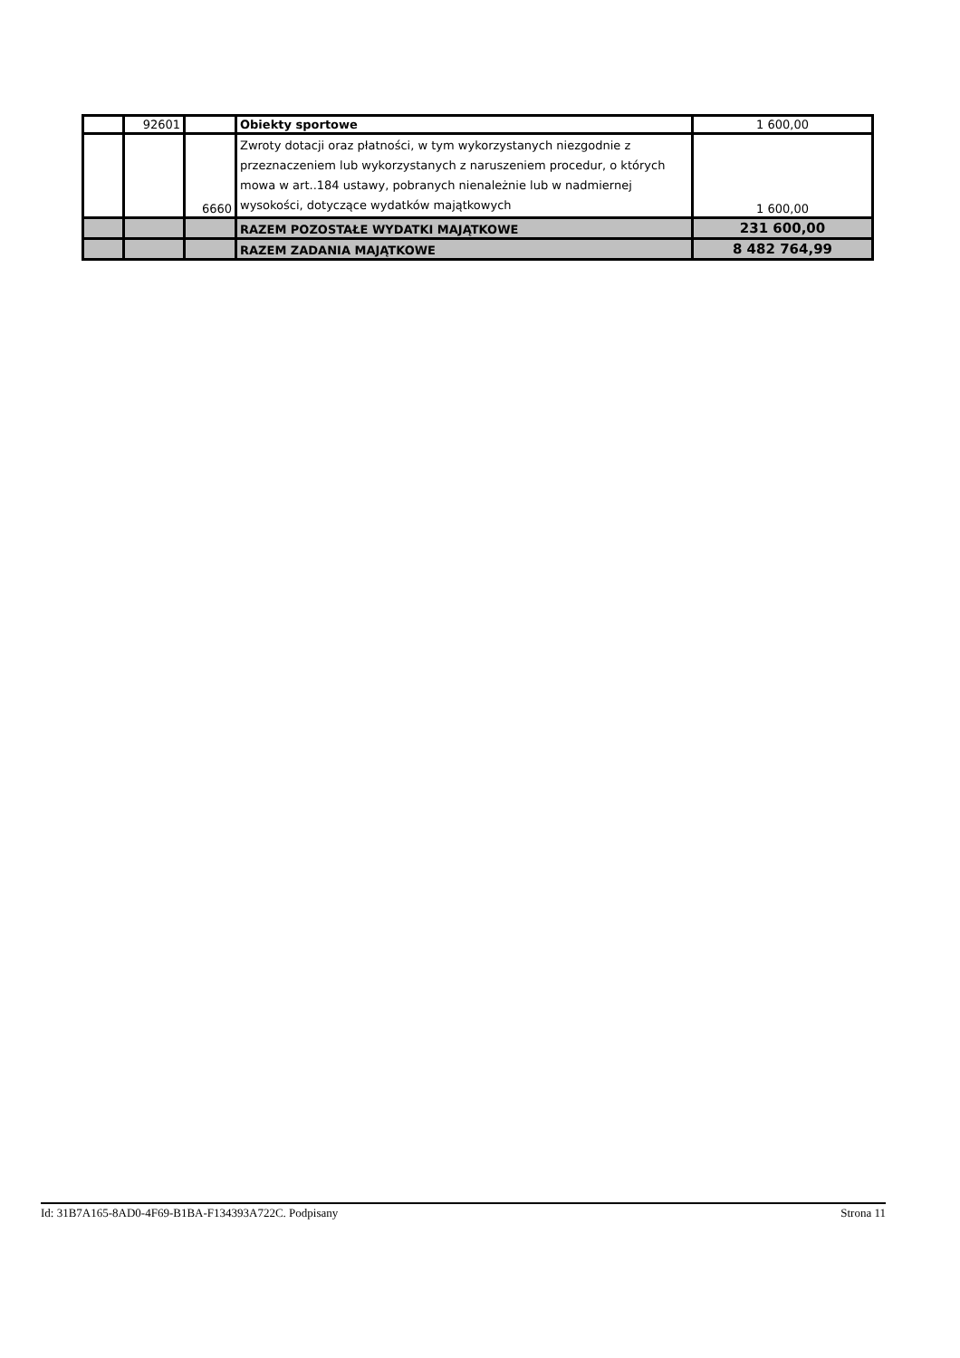| | 92601 | | Obiekty sportowe | 1 600,00 |
| | | 6660 | Zwroty dotacji oraz płatności, w tym wykorzystanych niezgodnie z przeznaczeniem lub wykorzystanych z naruszeniem procedur, o których mowa w art..184 ustawy, pobranych nienależnie lub w nadmiernej wysokości, dotyczące wydatków majątkowych | 1 600,00 |
| | | | RAZEM POZOSTAŁE WYDATKI MAJĄTKOWE | 231 600,00 |
| | | | RAZEM ZADANIA MAJĄTKOWE | 8 482 764,99 |
Id: 31B7A165-8AD0-4F69-B1BA-F134393A722C. Podpisany Strona 11